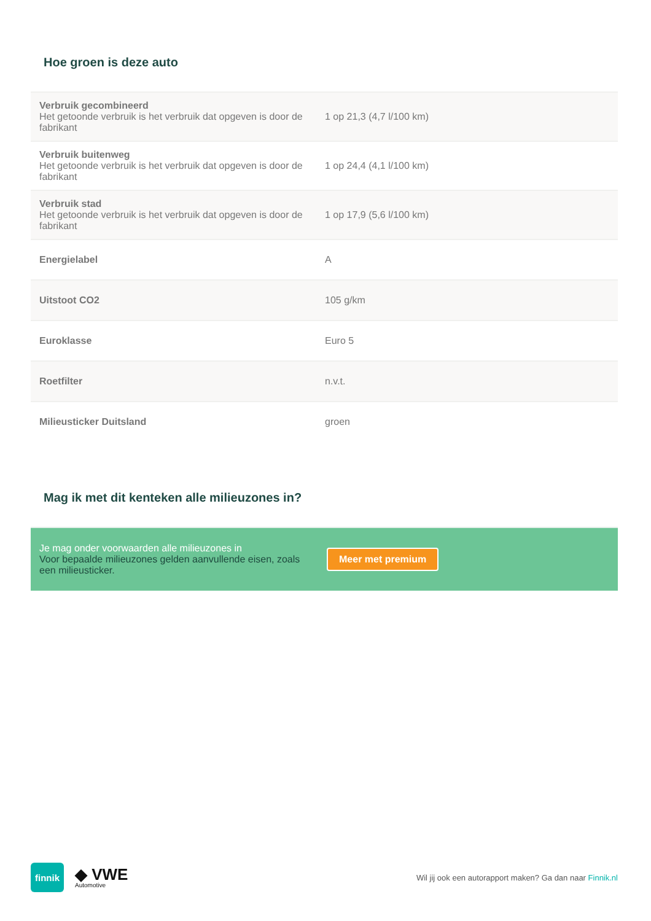Hoe groen is deze auto
| Verbruik gecombineerd Het getoonde verbruik is het verbruik dat opgeven is door de fabrikant | 1 op 21,3 (4,7 l/100 km) |
| Verbruik buitenweg Het getoonde verbruik is het verbruik dat opgeven is door de fabrikant | 1 op 24,4 (4,1 l/100 km) |
| Verbruik stad Het getoonde verbruik is het verbruik dat opgeven is door de fabrikant | 1 op 17,9 (5,6 l/100 km) |
| Energielabel | A |
| Uitstoot CO2 | 105 g/km |
| Euroklasse | Euro 5 |
| Roetfilter | n.v.t. |
| Milieusticker Duitsland | groen |
Mag ik met dit kenteken alle milieuzones in?
Je mag onder voorwaarden alle milieuzones in
Voor bepaalde milieuzones gelden aanvullende eisen, zoals een milieusticker.
Meer met premium
finnik
◆ VWE
Automotive
Wil jij ook een autorapport maken? Ga dan naar Finnik.nl